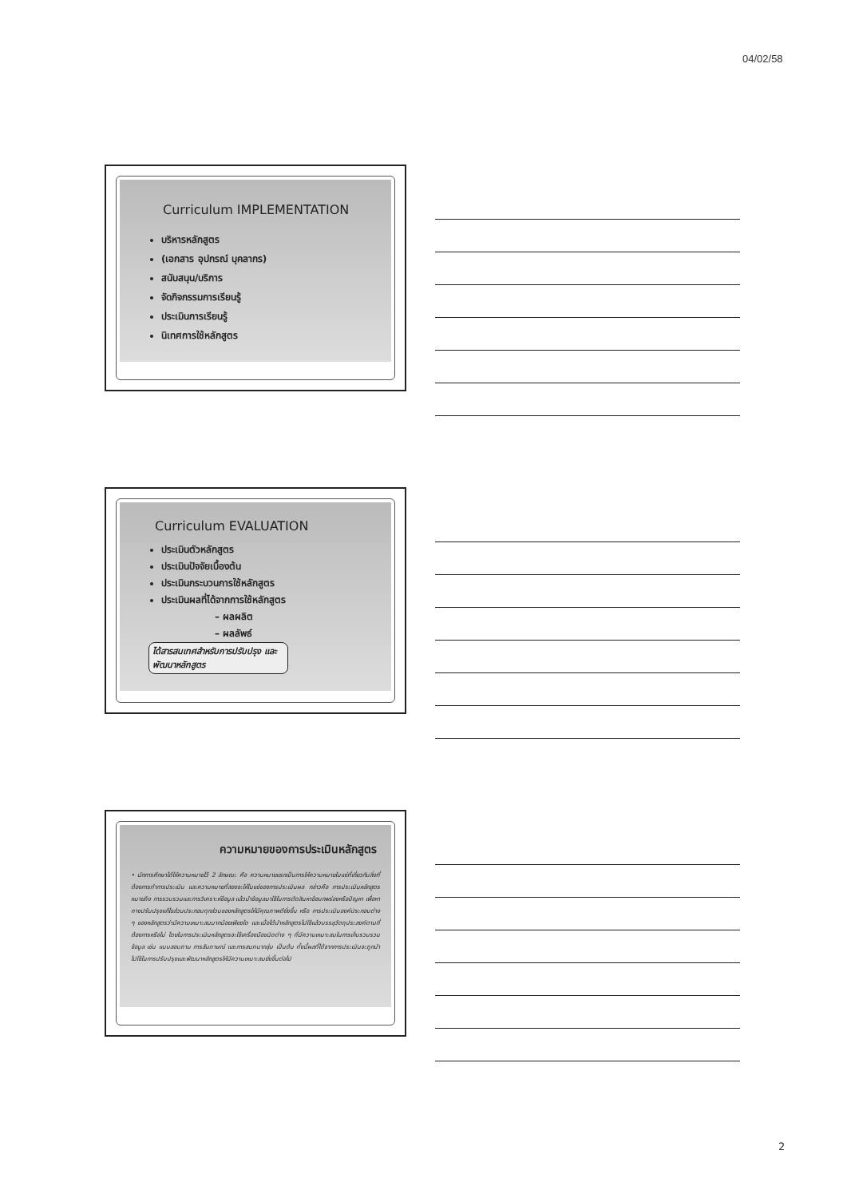04/02/58
Curriculum IMPLEMENTATION
บริหารหลักสูตร
(เอกสาร อุปกรณ์ บุคลากร)
สนับสนุน/บริการ
จัดกิจกรรมการเรียนรู้
ประเมินการเรียนรู้
นิเทศการใช้หลักสูตร
Curriculum EVALUATION
ประเมินตัวหลักสูตร
ประเมินปัจจัยเบื้องต้น
ประเมินกระบวนการใช้หลักสูตร
ประเมินผลที่ได้จากการใช้หลักสูตร
– ผลผลิต
– ผลลัพธ์
ได้สารสนเทศสำหรับการปรับปรุง และพัฒนาหลักสูตร
ความหมายของการประเมินหลักสูตร
• นักการศึกษาได้ให้ความหมายไว้ 2 ลักษณะ คือ ความหมายแรกเป็นการให้ความหมายในแง่ที่เกี่ยวกับสิ่งที่ต้องการทำการประเมิน และความหมายที่สองจะให้ในแง่ของการประเมินผล กล่าวคือ การประเมินหลักสูตร หมายถึง การรวบรวมและการวิเคราะห์ข้อมูล แล้วนำข้อมูลมาใช้ในการตัดสินหาข้อบกพร่องหรือปัญหา เพื่อหาทางปรับปรุงแก้ไขส่วนประกอบทุกส่วนของหลักสูตรให้มีคุณภาพดียิ่งขึ้น หรือ การประเมินองค์ประกอบต่าง ๆ ของหลักสูตรว่ามีความเหมาะสมมากน้อยเพียงใด และเมื่อได้นำหลักสูตรไปใช้แล้วบรรลุวัตถุประสงค์ตามที่ต้องการหรือไม่ โดยในการประเมินหลักสูตรจะใช้เครื่องมือชนิดต่าง ๆ ที่มีความเหมาะสมในการเก็บรวบรวมข้อมูล เช่น แบบสอบถาม การสัมภาษณ์ และการสนทนากลุ่ม เป็นต้น ทั้งนี้ผลที่ได้จากการประเมินจะถูกนำไปใช้ในการปรับปรุงและพัฒนาหลักสูตรให้มีความเหมาะสมยิ่งขึ้นต่อไป
2